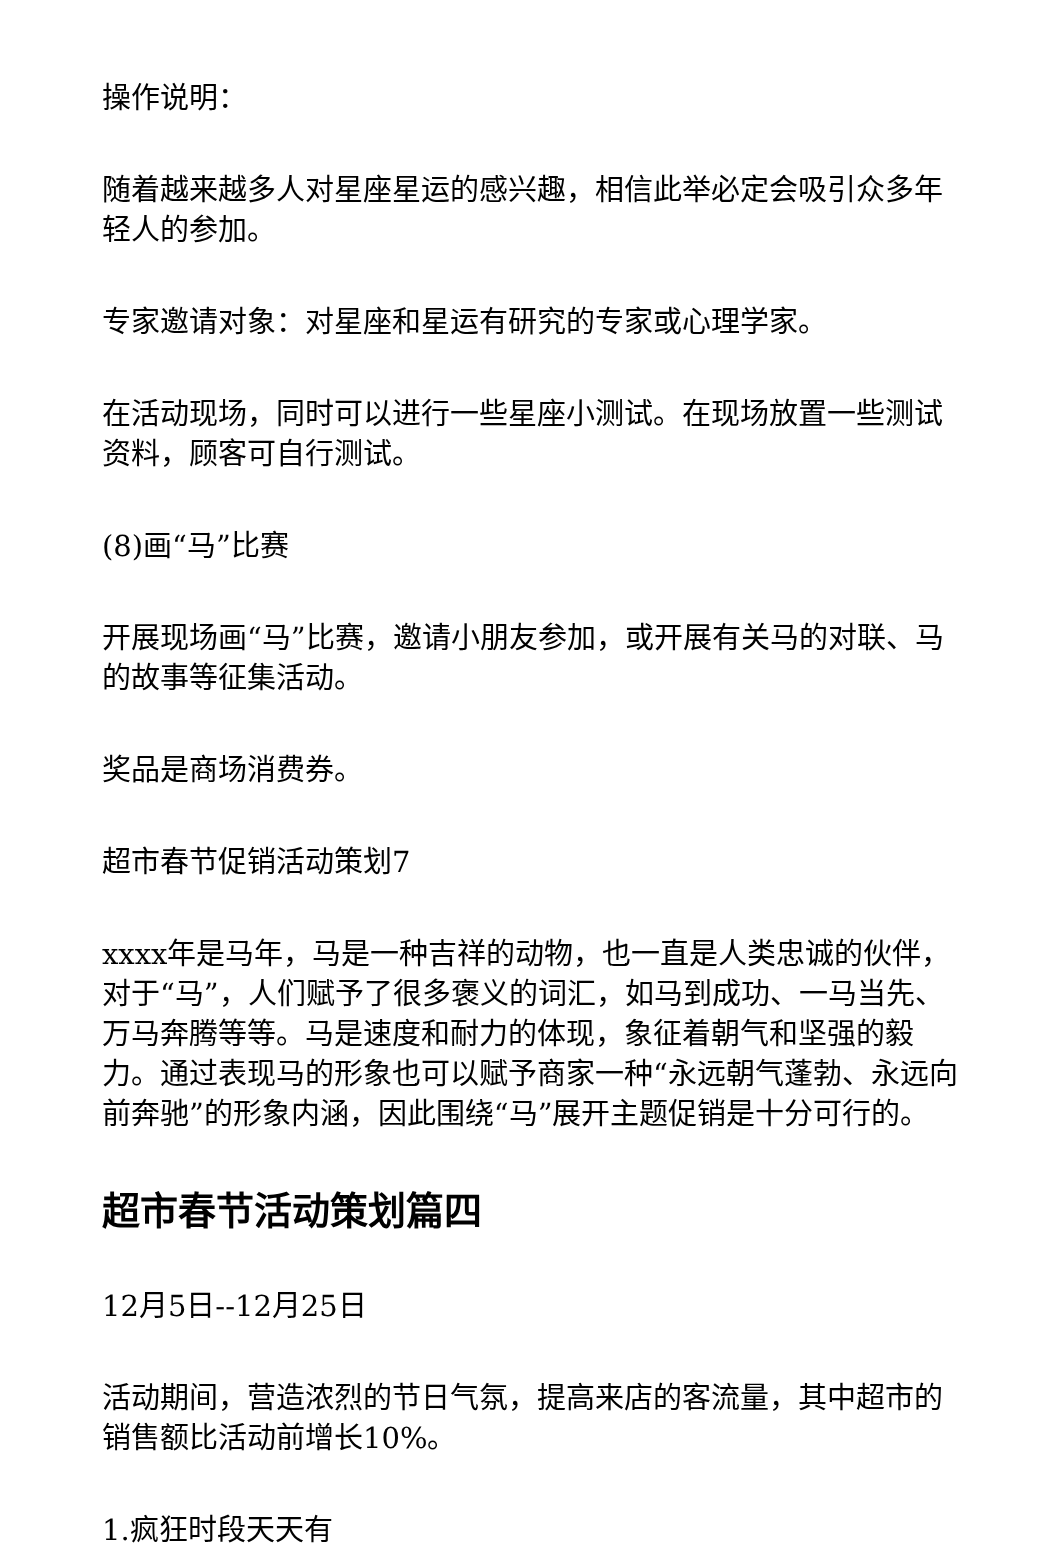操作说明：
随着越来越多人对星座星运的感兴趣，相信此举必定会吸引众多年轻人的参加。
专家邀请对象：对星座和星运有研究的专家或心理学家。
在活动现场，同时可以进行一些星座小测试。在现场放置一些测试资料，顾客可自行测试。
(8)画“马”比赛
开展现场画“马”比赛，邀请小朋友参加，或开展有关马的对联、马的故事等征集活动。
奖品是商场消费券。
超市春节促销活动策划7
xxxx年是马年，马是一种吉祥的动物，也一直是人类忠诚的伙伴，对于“马”，人们赋予了很多褒义的词汇，如马到成功、一马当先、万马奔腾等等。马是速度和耐力的体现，象征着朝气和坚强的毅力。通过表现马的形象也可以赋予商家一种“永远朝气蓬勃、永远向前奔驰”的形象内涵，因此围绕“马”展开主题促销是十分可行的。
超市春节活动策划篇四
12月5日--12月25日
活动期间，营造浓烈的节日气氛，提高来店的客流量，其中超市的销售额比活动前增长10%。
1.疯狂时段天天有